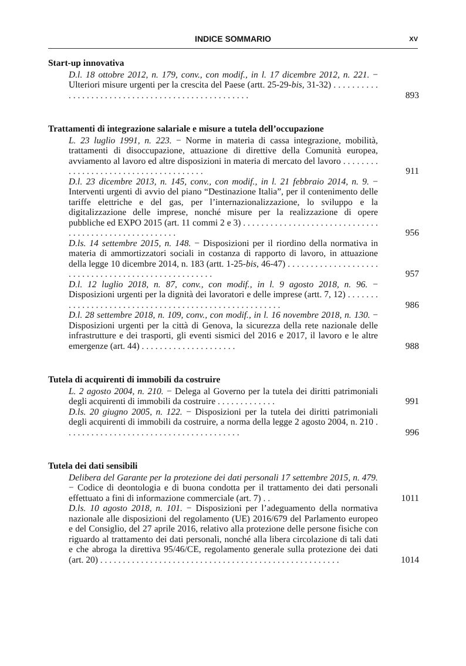INDICE SOMMARIO XV
Start-up innovativa
D.l. 18 ottobre 2012, n. 179, conv., con modif., in l. 17 dicembre 2012, n. 221. − Ulteriori misure urgenti per la crescita del Paese (artt. 25-29-bis, 31-32) . . . . . . . . . . . . . . . . . . . . . . . . . . . . . . . . . . . . . . . . . . . . . . . . . .
893
Trattamenti di integrazione salariale e misure a tutela dell’occupazione
L. 23 luglio 1991, n. 223. − Norme in materia di cassa integrazione, mobilità, trattamenti di disoccupazione, attuazione di direttive della Comunità europea, avviamento al lavoro ed altre disposizioni in materia di mercato del lavoro . . . . . . . . . . . . . . . . . . . . . . . . . . . . . . . . . . . . . .
911
D.l. 23 dicembre 2013, n. 145, conv., con modif., in l. 21 febbraio 2014, n. 9. − Interventi urgenti di avvio del piano “Destinazione Italia”, per il contenimento delle tariffe elettriche e del gas, per l’internazionalizzazione, lo sviluppo e la digitalizzazione delle imprese, nonché misure per la realizzazione di opere pubbliche ed EXPO 2015 (art. 11 commi 2 e 3) . . . . . . . . . . . . . . . . . . . . . . . . . . . . . . . . . . . . . . . . . . . . . . . . . . . . . .
956
D.ls. 14 settembre 2015, n. 148. − Disposizioni per il riordino della normativa in materia di ammortizzatori sociali in costanza di rapporto di lavoro, in attuazione della legge 10 dicembre 2014, n. 183 (artt. 1-25-bis, 46-47) . . . . . . . . . . . . . . . . . . . . . . . . . . . . . . . . . . . . . . . . . . . . . . . . . . . .
957
D.l. 12 luglio 2018, n. 87, conv., con modif., in l. 9 agosto 2018, n. 96. − Disposizioni urgenti per la dignità dei lavoratori e delle imprese (artt. 7, 12) . . . . . . . . . . . . . . . . . . . . . . . . . . . . . . . . . . . . . . . . . . . . . . . . . . . . . .
986
D.l. 28 settembre 2018, n. 109, conv., con modif., in l. 16 novembre 2018, n. 130. − Disposizioni urgenti per la città di Genova, la sicurezza della rete nazionale delle infrastrutture e dei trasporti, gli eventi sismici del 2016 e 2017, il lavoro e le altre emergenze (art. 44) . . . . . . . . . . . . . . . . . . . . .
988
Tutela di acquirenti di immobili da costruire
L. 2 agosto 2004, n. 210. − Delega al Governo per la tutela dei diritti patrimoniali degli acquirenti di immobili da costruire . . . . . . . . . . . . .
991
D.ls. 20 giugno 2005, n. 122. − Disposizioni per la tutela dei diritti patrimoniali degli acquirenti di immobili da costruire, a norma della legge 2 agosto 2004, n. 210 . . . . . . . . . . . . . . . . . . . . . . . . . . . . . . . . . . . . . . .
996
Tutela dei dati sensibili
Delibera del Garante per la protezione dei dati personali 17 settembre 2015, n. 479. − Codice di deontologia e di buona condotta per il trattamento dei dati personali effettuato a fini di informazione commerciale (art. 7) . .
1011
D.ls. 10 agosto 2018, n. 101. − Disposizioni per l’adeguamento della normativa nazionale alle disposizioni del regolamento (UE) 2016/679 del Parlamento europeo e del Consiglio, del 27 aprile 2016, relativo alla protezione delle persone fisiche con riguardo al trattamento dei dati personali, nonché alla libera circolazione di tali dati e che abroga la direttiva 95/46/CE, regolamento generale sulla protezione dei dati (art. 20) . . . . . . . . . . . . . . . . . . . . . . . . . . . . . . . . . . . . . . . . . . . . . . . . . . . . .
1014